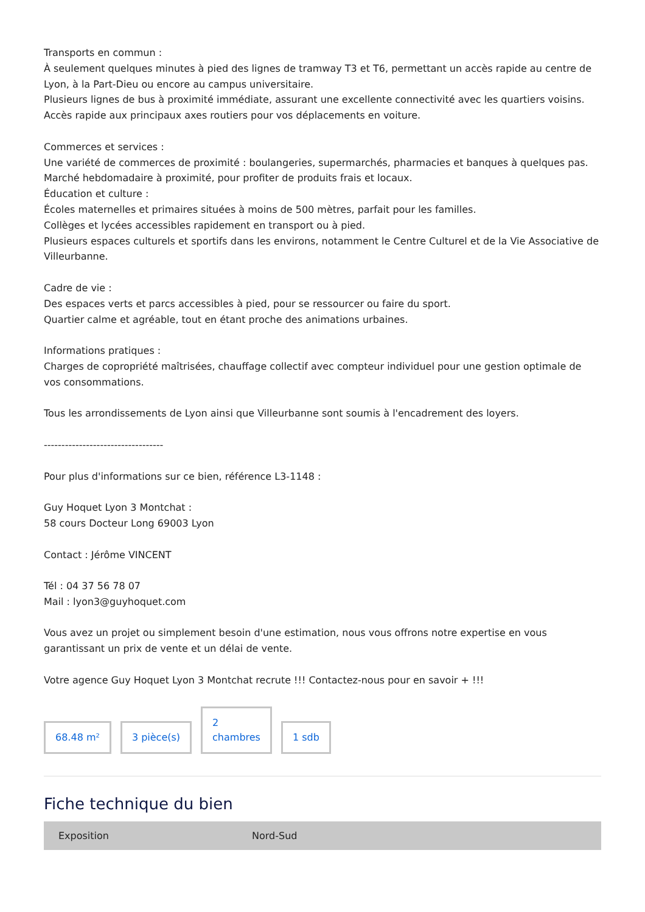Transports en commun :
À seulement quelques minutes à pied des lignes de tramway T3 et T6, permettant un accès rapide au centre de Lyon, à la Part-Dieu ou encore au campus universitaire.
Plusieurs lignes de bus à proximité immédiate, assurant une excellente connectivité avec les quartiers voisins.
Accès rapide aux principaux axes routiers pour vos déplacements en voiture.
Commerces et services :
Une variété de commerces de proximité : boulangeries, supermarchés, pharmacies et banques à quelques pas.
Marché hebdomadaire à proximité, pour profiter de produits frais et locaux.
Éducation et culture :
Écoles maternelles et primaires situées à moins de 500 mètres, parfait pour les familles.
Collèges et lycées accessibles rapidement en transport ou à pied.
Plusieurs espaces culturels et sportifs dans les environs, notamment le Centre Culturel et de la Vie Associative de Villeurbanne.
Cadre de vie :
Des espaces verts et parcs accessibles à pied, pour se ressourcer ou faire du sport.
Quartier calme et agréable, tout en étant proche des animations urbaines.
Informations pratiques :
Charges de copropriété maîtrisées, chauffage collectif avec compteur individuel pour une gestion optimale de vos consommations.
Tous les arrondissements de Lyon ainsi que Villeurbanne sont soumis à l'encadrement des loyers.
----------------------------------
Pour plus d'informations sur ce bien, référence L3-1148 :
Guy Hoquet Lyon 3 Montchat :
58 cours Docteur Long 69003 Lyon
Contact : Jérôme VINCENT
Tél : 04 37 56 78 07
Mail : lyon3@guyhoquet.com
Vous avez un projet ou simplement besoin d'une estimation, nous vous offrons notre expertise en vous garantissant un prix de vente et un délai de vente.
Votre agence Guy Hoquet Lyon 3 Montchat recrute !!! Contactez-nous pour en savoir + !!!
68.48 m²
3 pièce(s)
2
chambres
1 sdb
Fiche technique du bien
| Exposition | Nord-Sud |